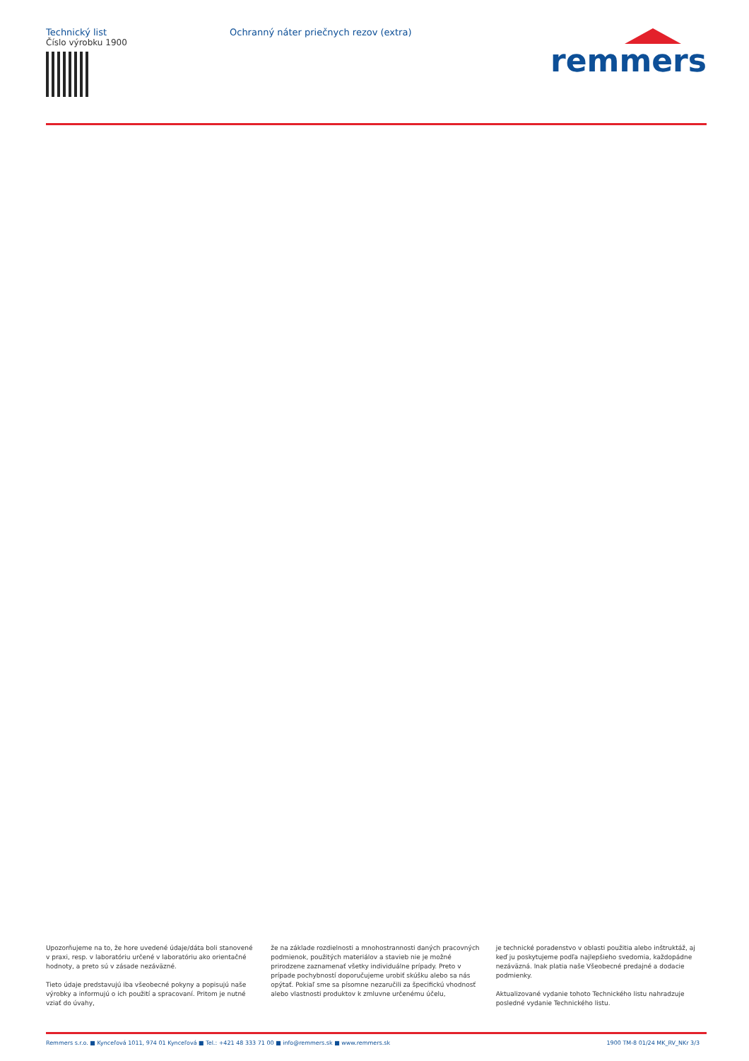Technický list
Číslo výrobku 1900
Ochranný náter priečnych rezov (extra)
remmers
Upozorňujeme na to, že hore uvedené údaje/dáta boli stanovené v praxi, resp. v laboratóriu určené v laboratóriu ako orientačné hodnoty, a preto sú v zásade nezáväzné.
Tieto údaje predstavujú iba všeobecné pokyny a popisujú naše výrobky a informujú o ich použití a spracovaní. Pritom je nutné vziať do úvahy,
že na základe rozdielnosti a mnohostrannosti daných pracovných podmienok, použitých materiálov a stavieb nie je možné prirodzene zaznamenať všetky individuálne prípady. Preto v prípade pochybností doporučujeme urobiť skúšku alebo sa nás opýtať. Pokiaľ sme sa písomne nezaručili za špecifickú vhodnosť alebo vlastnosti produktov k zmluvne určenému účelu,
je technické poradenstvo v oblasti použitia alebo inštruktáž, aj keď ju poskytujeme podľa najlepšieho svedomia, každopádne nezáväzná. Inak platia naše Všeobecné predajné a dodacie podmienky.
Aktualizované vydanie tohoto Technického listu nahradzuje posledné vydanie Technického listu.
Remmers s.r.o. ■ Kynceľová 1011, 974 01 Kynceľová ■ Tel.: +421 48 333 71 00 ■ info@remmers.sk ■ www.remmers.sk 1900 TM-8 01/24 MK_RV_NKr 3/3